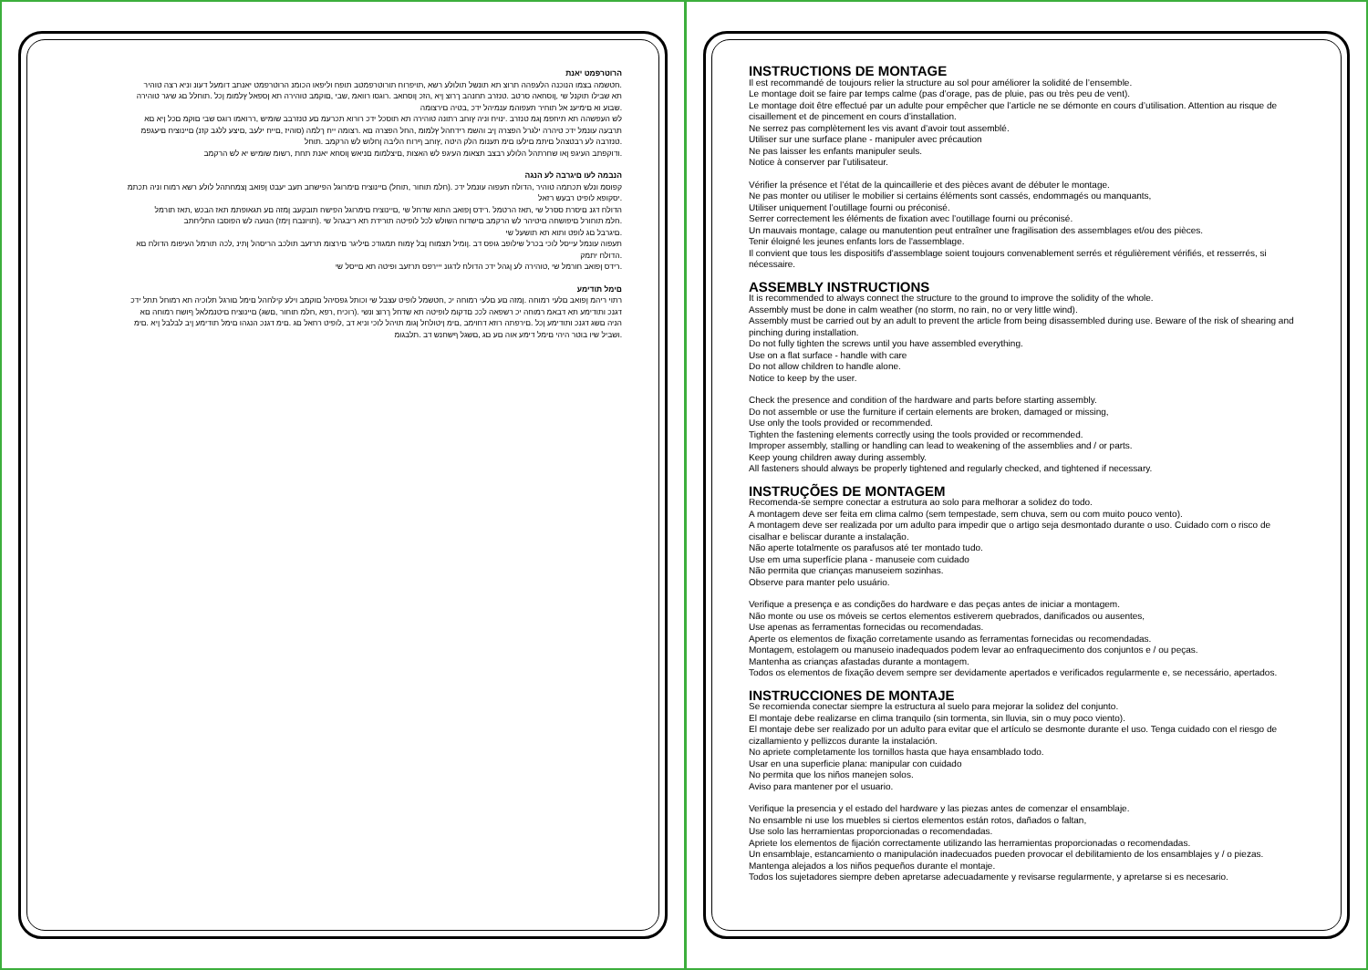הרוטרפמט יאנת
.חטשמה בצמו הנוכנה הלעפהה תרוצ תא תונשל תולולע רשא ,תויפרוח תורוטרפמטב תופח וליפאו הכומנ הרוטרפמט יאנתב דומעל דעונ וניא רצה טוהיר
תא שבילו תוקנל שי ,ןוסחאה סרטב .טנזרב תחנהב ךרוצ ןיא ,הזכ ןוסחאב .רוגסו רוואמ ,שבי ,םוקמב טוהירה תא ןספאל ץלמומ ןכל .תוחלל םג שיגר טוהירה
.שבוע וא םימיענ אל תוחיר תעפוהמ ענמיהל ידכ ,בטיה םירצומה
לש העפשהה תא תיחפמ ןגמ טנזרב .ינויח וניה ץוחב רתונה טוהירה תא תוסכל ידכ רורוא תכרעמ םע טנזרבב שומיש ,ררואמו רוגס שבי םוקמ םכל ןיא םא
תרבעה עונמל ידכ טיהרה ילגרל הפצרה ןיב והשמ רידחהל ץלמומ ,החל הפצרה םא .רצומה ייח ךלמה (סוהיז ,םייח ילעב ,םיצע ללגב קזנ) םיינוציח םיעגפמ
.טנזרבה לע רבטצהל םיתמ םילעו םימ תענומ הלק היטה ,ץוחב ףרוח הליבה ןחלוש לש הרקמב .תוחל
.ודוקפתב העיגפ ןאו שחרתהל הלולע רבצב תצאומ העיגפ לש האצות ,םיצלמומ םניאש ןוסחא יאנת תחת ,רשומ שומיש יא לש הרקמב
הנבמה לעו םיגרבה לע הנגה
קפוסמ ונלש תכתמה טוהיר ,הדולח תעפוה עונמל ידכ .(חלמ תוחור ,תוחל) םיינוציח םימרוגל הפישחב תעב יעבט ןפואב ןצמחתהל לולע רשא רמוח וניה תכתמ
.יסקופא לופיט רבעש רזאל
הדולח דגנ םיסרת ססרל שי ,תאז הרטמל .רידס ןפואב התוא שדחל שי ,םיינוציח םימרוגל הפישח תובקעב ןמזה םע תגאופתמ תאז הבכש ,תאז תורמל
.חלמ תוחורל םיפושחה םיטיהר לש הרקמב םישדוח השולש לכל לופיטה תורידת תא ריבגהל שי .(תויונבח ןימז) הנועה לש הפוסבו התליחתב
.םיגרבל םג לופט ותוא תא תושעל שי
תעפוה עונמל עייסל לוכי בכרל שילופב גופס דב .ןומיל תצמוח ןבל ץמוח תמגודכ םיליגר םירצומ תרזעב תולכב הריסהל ןתינ ,לכה תורמל העיפומ הדולח םא
.הדולח יתמק
.רידס ןפואב חורמל שי ,טוהירה לע ןגהל ידכ הדולח לדגונ ייירפס תרזעב ופיטה תא םייסל שי
םימל תודימע
רתוי ריהמ ןפואב םלעי רמוחה .ןמזה םע םלעי רמוחה יכ ,חטשמל לופיט עצבל שי וכותל גפסיהל םוקמב וילע קילחהל םימל םורגל תלוכיה תא רמוחל תתל ידכ
דגנכ ותודימע תא דבאמ רמוחה יכ רשפאה לככ םדקומ לופיטה תא שדחל ךרוצ ונשי .(רוכיח ,רפא ,חלמ תוחור ,םשג) םיינוציח םיטנמלאל ףושח רמוחה םא
הניה םשג דגנכ ותודימע ןכל .םירפתה רוזא דחוימב ,םימ ןיטולחל ןגומ תויהל לוכי וניא דב ,לופיט רחאל םג .םימ דגנכ הנגהו םימל תודימע ןיב לבלבל ןיא .םימ
.ושביל שיו בוטר היהי םימל דימע אוה םע םג ,םשגל ףשחנש דב .תלבגומ
INSTRUCTIONS DE MONTAGE
Il est recommandé de toujours relier la structure au sol pour améliorer la solidité de l’ensemble.
Le montage doit se faire par temps calme (pas d’orage, pas de pluie, pas ou très peu de vent).
Le montage doit être effectué par un adulte pour empêcher que l’article ne se démonte en cours d’utilisation. Attention au risque de cisaillement et de pincement en cours d’installation.
Ne serrez pas complètement les vis avant d’avoir tout assemblé.
Utiliser sur une surface plane - manipuler avec précaution
Ne pas laisser les enfants manipuler seuls.
Notice à conserver par l’utilisateur.
Vérifier la présence et l’état de la quincaillerie et des pièces avant de débuter le montage.
Ne pas monter ou utiliser le mobilier si certains éléments sont cassés, endommagés ou manquants,
Utiliser uniquement l’outillage fourni ou préconisé.
Serrer correctement les éléments de fixation avec l’outillage fourni ou préconisé.
Un mauvais montage, calage ou manutention peut entraîner une fragilisation des assemblages et/ou des pièces.
Tenir éloigné les jeunes enfants lors de l'assemblage.
Il convient que tous les dispositifs d'assemblage soient toujours convenablement serrés et régulièrement vérifiés, et resserrés, si nécessaire.
ASSEMBLY INSTRUCTIONS
It is recommended to always connect the structure to the ground to improve the solidity of the whole.
Assembly must be done in calm weather (no storm, no rain, no or very little wind).
Assembly must be carried out by an adult to prevent the article from being disassembled during use. Beware of the risk of shearing and pinching during installation.
Do not fully tighten the screws until you have assembled everything.
Use on a flat surface - handle with care
Do not allow children to handle alone.
Notice to keep by the user.
Check the presence and condition of the hardware and parts before starting assembly.
Do not assemble or use the furniture if certain elements are broken, damaged or missing,
Use only the tools provided or recommended.
Tighten the fastening elements correctly using the tools provided or recommended.
Improper assembly, stalling or handling can lead to weakening of the assemblies and / or parts.
Keep young children away during assembly.
All fasteners should always be properly tightened and regularly checked, and tightened if necessary.
INSTRUÇÕES DE MONTAGEM
Recomenda-se sempre conectar a estrutura ao solo para melhorar a solidez do todo.
A montagem deve ser feita em clima calmo (sem tempestade, sem chuva, sem ou com muito pouco vento).
A montagem deve ser realizada por um adulto para impedir que o artigo seja desmontado durante o uso. Cuidado com o risco de cisalhar e beliscar durante a instalação.
Não aperte totalmente os parafusos até ter montado tudo.
Use em uma superfície plana - manuseie com cuidado
Não permita que crianças manuseiem sozinhas.
Observe para manter pelo usuário.
Verifique a presença e as condições do hardware e das peças antes de iniciar a montagem.
Não monte ou use os móveis se certos elementos estiverem quebrados, danificados ou ausentes,
Use apenas as ferramentas fornecidas ou recomendadas.
Aperte os elementos de fixação corretamente usando as ferramentas fornecidas ou recomendadas.
Montagem, estolagem ou manuseio inadequados podem levar ao enfraquecimento dos conjuntos e / ou peças.
Mantenha as crianças afastadas durante a montagem.
Todos os elementos de fixação devem sempre ser devidamente apertados e verificados regularmente e, se necessário, apertados.
INSTRUCCIONES DE MONTAJE
Se recomienda conectar siempre la estructura al suelo para mejorar la solidez del conjunto.
El montaje debe realizarse en clima tranquilo (sin tormenta, sin lluvia, sin o muy poco viento).
El montaje debe ser realizado por un adulto para evitar que el artículo se desmonte durante el uso. Tenga cuidado con el riesgo de cizallamiento y pellizcos durante la instalación.
No apriete completamente los tornillos hasta que haya ensamblado todo.
Usar en una superficie plana: manipular con cuidado
No permita que los niños manejen solos.
Aviso para mantener por el usuario.
Verifique la presencia y el estado del hardware y las piezas antes de comenzar el ensamblaje.
No ensamble ni use los muebles si ciertos elementos están rotos, dañados o faltan,
Use solo las herramientas proporcionadas o recomendadas.
Apriete los elementos de fijación correctamente utilizando las herramientas proporcionadas o recomendadas.
Un ensamblaje, estancamiento o manipulación inadecuados pueden provocar el debilitamiento de los ensamblajes y / o piezas.
Mantenga alejados a los niños pequeños durante el montaje.
Todos los sujetadores siempre deben apretarse adecuadamente y revisarse regularmente, y apretarse si es necesario.